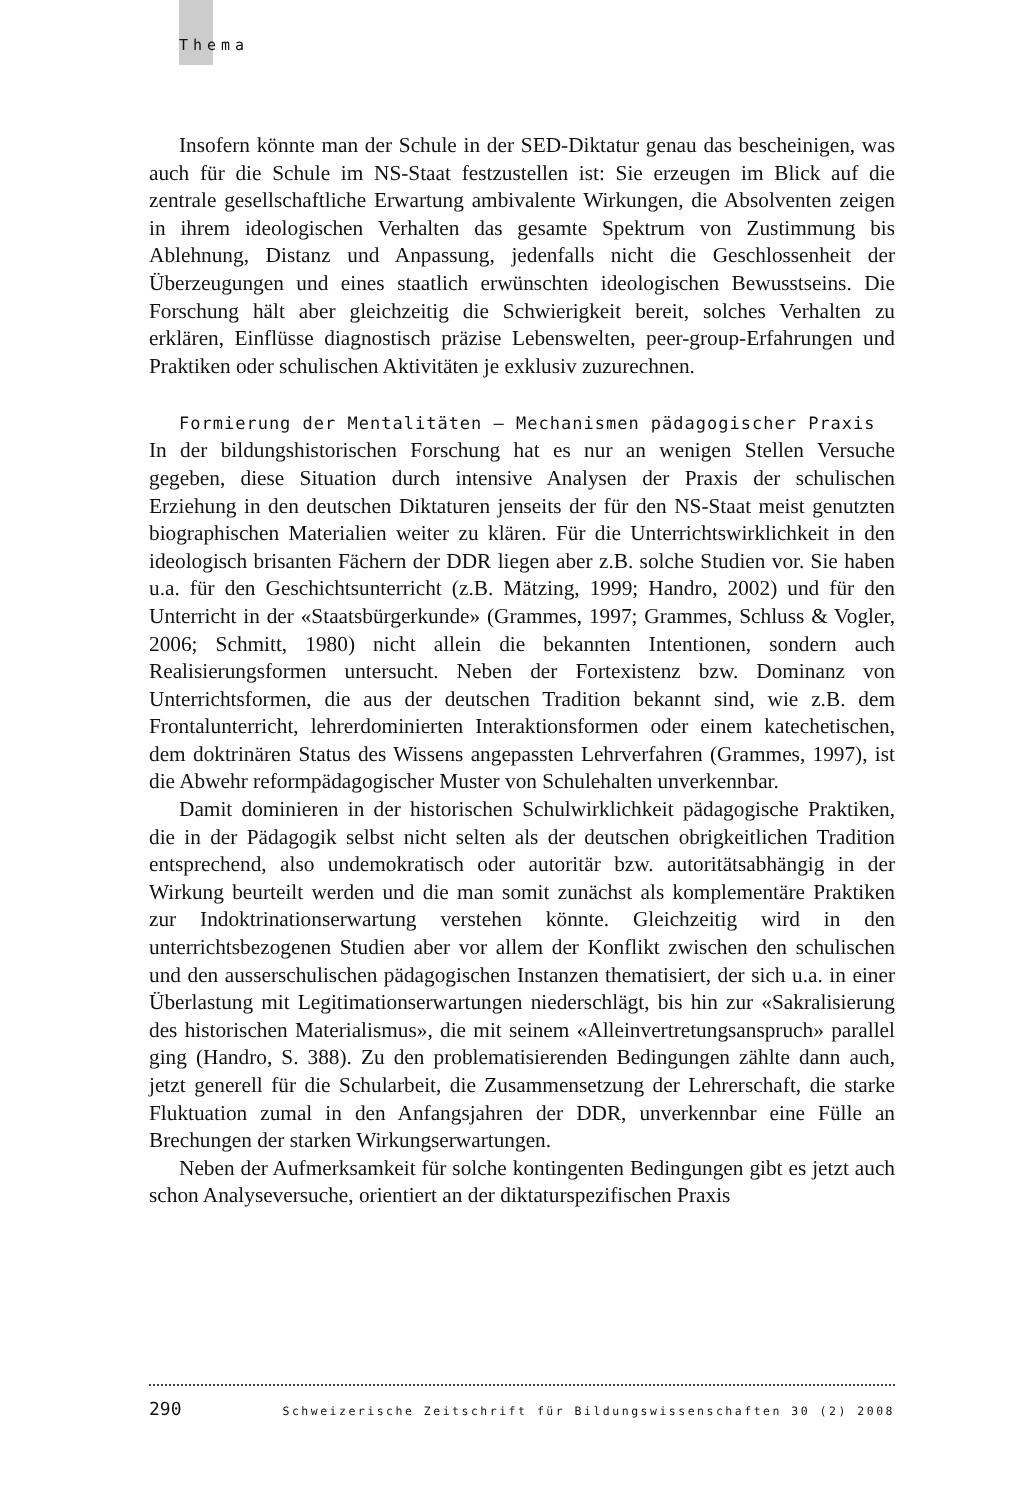Thema
Insofern könnte man der Schule in der SED-Diktatur genau das bescheinigen, was auch für die Schule im NS-Staat festzustellen ist: Sie erzeugen im Blick auf die zentrale gesellschaftliche Erwartung ambivalente Wirkungen, die Absolventen zeigen in ihrem ideologischen Verhalten das gesamte Spektrum von Zustimmung bis Ablehnung, Distanz und Anpassung, jedenfalls nicht die Geschlossenheit der Überzeugungen und eines staatlich erwünschten ideologischen Bewusstseins. Die Forschung hält aber gleichzeitig die Schwierigkeit bereit, solches Verhalten zu erklären, Einflüsse diagnostisch präzise Lebenswelten, peer-group-Erfahrungen und Praktiken oder schulischen Aktivitäten je exklusiv zuzurechnen.
Formierung der Mentalitäten – Mechanismen pädagogischer Praxis
In der bildungshistorischen Forschung hat es nur an wenigen Stellen Versuche gegeben, diese Situation durch intensive Analysen der Praxis der schulischen Erziehung in den deutschen Diktaturen jenseits der für den NS-Staat meist genutzten biographischen Materialien weiter zu klären. Für die Unterrichtswirklichkeit in den ideologisch brisanten Fächern der DDR liegen aber z.B. solche Studien vor. Sie haben u.a. für den Geschichtsunterricht (z.B. Mätzing, 1999; Handro, 2002) und für den Unterricht in der «Staatsbürgerkunde» (Grammes, 1997; Grammes, Schluss & Vogler, 2006; Schmitt, 1980) nicht allein die bekannten Intentionen, sondern auch Realisierungsformen untersucht. Neben der Fortexistenz bzw. Dominanz von Unterrichtsformen, die aus der deutschen Tradition bekannt sind, wie z.B. dem Frontalunterricht, lehrerdominierten Interaktionsformen oder einem katechetischen, dem doktrinären Status des Wissens angepassten Lehrverfahren (Grammes, 1997), ist die Abwehr reformpädagogischer Muster von Schulehalten unverkennbar.
Damit dominieren in der historischen Schulwirklichkeit pädagogische Praktiken, die in der Pädagogik selbst nicht selten als der deutschen obrigkeitlichen Tradition entsprechend, also undemokratisch oder autoritär bzw. autoritätsabhängig in der Wirkung beurteilt werden und die man somit zunächst als komplementäre Praktiken zur Indoktrinationserwartung verstehen könnte. Gleichzeitig wird in den unterrichtsbezogenen Studien aber vor allem der Konflikt zwischen den schulischen und den ausserschulischen pädagogischen Instanzen thematisiert, der sich u.a. in einer Überlastung mit Legitimationserwartungen niederschlägt, bis hin zur «Sakralisierung des historischen Materialismus», die mit seinem «Alleinvertretungsanspruch» parallel ging (Handro, S. 388). Zu den problematisierenden Bedingungen zählte dann auch, jetzt generell für die Schularbeit, die Zusammensetzung der Lehrerschaft, die starke Fluktuation zumal in den Anfangsjahren der DDR, unverkennbar eine Fülle an Brechungen der starken Wirkungserwartungen.
Neben der Aufmerksamkeit für solche kontingenten Bedingungen gibt es jetzt auch schon Analyseversuche, orientiert an der diktaturspezifischen Praxis
290 Schweizerische Zeitschrift für Bildungswissenschaften 30 (2) 2008